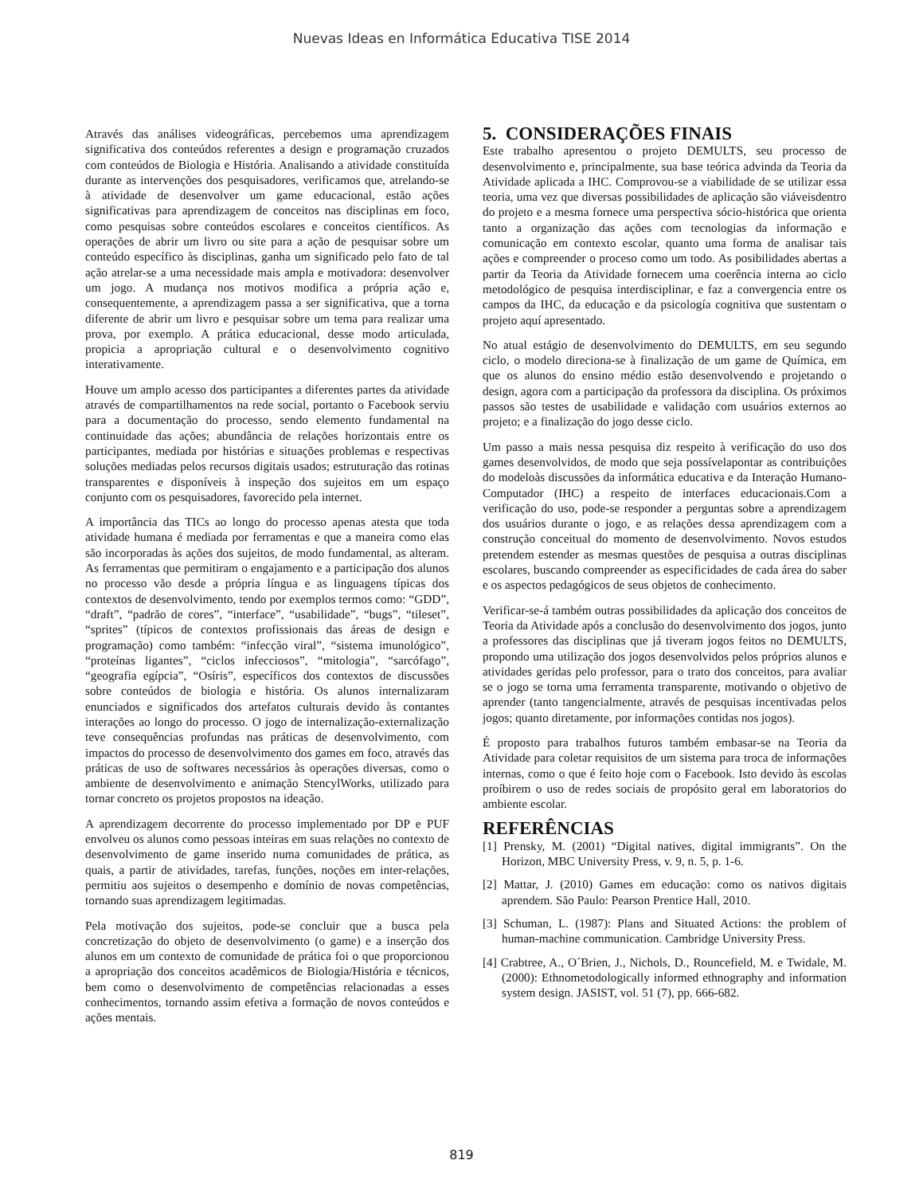Nuevas Ideas en Informática Educativa TISE 2014
Através das análises videográficas, percebemos uma aprendizagem significativa dos conteúdos referentes a design e programação cruzados com conteúdos de Biologia e História. Analisando a atividade constituída durante as intervenções dos pesquisadores, verificamos que, atrelando-se à atividade de desenvolver um game educacional, estão ações significativas para aprendizagem de conceitos nas disciplinas em foco, como pesquisas sobre conteúdos escolares e conceitos científicos. As operações de abrir um livro ou site para a ação de pesquisar sobre um conteúdo específico às disciplinas, ganha um significado pelo fato de tal ação atrelar-se a uma necessidade mais ampla e motivadora: desenvolver um jogo. A mudança nos motivos modifica a própria ação e, consequentemente, a aprendizagem passa a ser significativa, que a torna diferente de abrir um livro e pesquisar sobre um tema para realizar uma prova, por exemplo. A prática educacional, desse modo articulada, propicia a apropriação cultural e o desenvolvimento cognitivo interativamente.
Houve um amplo acesso dos participantes a diferentes partes da atividade através de compartilhamentos na rede social, portanto o Facebook serviu para a documentação do processo, sendo elemento fundamental na continuidade das ações; abundância de relações horizontais entre os participantes, mediada por histórias e situações problemas e respectivas soluções mediadas pelos recursos digitais usados; estruturação das rotinas transparentes e disponíveis à inspeção dos sujeitos em um espaço conjunto com os pesquisadores, favorecido pela internet.
A importância das TICs ao longo do processo apenas atesta que toda atividade humana é mediada por ferramentas e que a maneira como elas são incorporadas às ações dos sujeitos, de modo fundamental, as alteram. As ferramentas que permitiram o engajamento e a participação dos alunos no processo vão desde a própria língua e as linguagens típicas dos contextos de desenvolvimento, tendo por exemplos termos como: “GDD”, “draft”, “padrão de cores”, “interface”, “usabilidade”, “bugs”, “tileset”, “sprites” (típicos de contextos profissionais das áreas de design e programação) como também: “infecção viral”, “sistema imunológico”, “proteínas ligantes”, “ciclos infecciosos”, “mitologia”, “sarcófago”, “geografia egípcia”, “Osíris”, específicos dos contextos de discussões sobre conteúdos de biologia e história. Os alunos internalizaram enunciados e significados dos artefatos culturais devido às contantes interações ao longo do processo. O jogo de internalização-externalização teve consequências profundas nas práticas de desenvolvimento, com impactos do processo de desenvolvimento dos games em foco, através das práticas de uso de softwares necessários às operações diversas, como o ambiente de desenvolvimento e animação StencylWorks, utilizado para tornar concreto os projetos propostos na ideação.
A aprendizagem decorrente do processo implementado por DP e PUF envolveu os alunos como pessoas inteiras em suas relações no contexto de desenvolvimento de game inserido numa comunidades de prática, as quais, a partir de atividades, tarefas, funções, noções em inter-relações, permitiu aos sujeitos o desempenho e domínio de novas competências, tornando suas aprendizagem legitimadas.
Pela motivação dos sujeitos, pode-se concluir que a busca pela concretização do objeto de desenvolvimento (o game) e a inserção dos alunos em um contexto de comunidade de prática foi o que proporcionou a apropriação dos conceitos acadêmicos de Biologia/História e técnicos, bem como o desenvolvimento de competências relacionadas a esses conhecimentos, tornando assim efetiva a formação de novos conteúdos e ações mentais.
5. CONSIDERAÇÕES FINAIS
Este trabalho apresentou o projeto DEMULTS, seu processo de desenvolvimento e, principalmente, sua base teórica advinda da Teoria da Atividade aplicada a IHC. Comprovou-se a viabilidade de se utilizar essa teoria, uma vez que diversas possibilidades de aplicação são viáveisdentro do projeto e a mesma fornece uma perspectiva sócio-histórica que orienta tanto a organização das ações com tecnologias da informação e comunicação em contexto escolar, quanto uma forma de analisar tais ações e compreender o proceso como um todo. As posibilidades abertas a partir da Teoria da Atividade fornecem uma coerência interna ao ciclo metodológico de pesquisa interdisciplinar, e faz a convergencia entre os campos da IHC, da educação e da psicología cognitiva que sustentam o projeto aquí apresentado.
No atual estágio de desenvolvimento do DEMULTS, em seu segundo ciclo, o modelo direciona-se à finalização de um game de Química, em que os alunos do ensino médio estão desenvolvendo e projetando o design, agora com a participação da professora da disciplina. Os próximos passos são testes de usabilidade e validação com usuários externos ao projeto; e a finalização do jogo desse ciclo.
Um passo a mais nessa pesquisa diz respeito à verificação do uso dos games desenvolvidos, de modo que seja possívelapontar as contribuições do modeloàs discussões da informática educativa e da Interação Humano-Computador (IHC) a respeito de interfaces educacionais.Com a verificação do uso, pode-se responder a perguntas sobre a aprendizagem dos usuários durante o jogo, e as relações dessa aprendizagem com a construção conceitual do momento de desenvolvimento. Novos estudos pretendem estender as mesmas questões de pesquisa a outras disciplinas escolares, buscando compreender as especificidades de cada área do saber e os aspectos pedagógicos de seus objetos de conhecimento.
Verificar-se-á também outras possibilidades da aplicação dos conceitos de Teoria da Atividade após a conclusão do desenvolvimento dos jogos, junto a professores das disciplinas que já tiveram jogos feitos no DEMULTS, propondo uma utilização dos jogos desenvolvidos pelos próprios alunos e atividades geridas pelo professor, para o trato dos conceitos, para avaliar se o jogo se torna uma ferramenta transparente, motivando o objetivo de aprender (tanto tangencialmente, através de pesquisas incentivadas pelos jogos; quanto diretamente, por informações contidas nos jogos).
É proposto para trabalhos futuros também embasar-se na Teoria da Atividade para coletar requisitos de um sistema para troca de informações internas, como o que é feito hoje com o Facebook. Isto devido às escolas proíbirem o uso de redes sociais de propósito geral em laboratorios do ambiente escolar.
REFERÊNCIAS
[1] Prensky, M. (2001) “Digital natives, digital immigrants”. On the Horizon, MBC University Press, v. 9, n. 5, p. 1-6.
[2] Mattar, J. (2010) Games em educação: como os nativos digitais aprendem. São Paulo: Pearson Prentice Hall, 2010.
[3] Schuman, L. (1987): Plans and Situated Actions: the problem of human-machine communication. Cambridge University Press.
[4] Crabtree, A., O´Brien, J., Nichols, D., Rouncefield, M. e Twidale, M. (2000): Ethnometodologically informed ethnography and information system design. JASIST, vol. 51 (7), pp. 666-682.
819